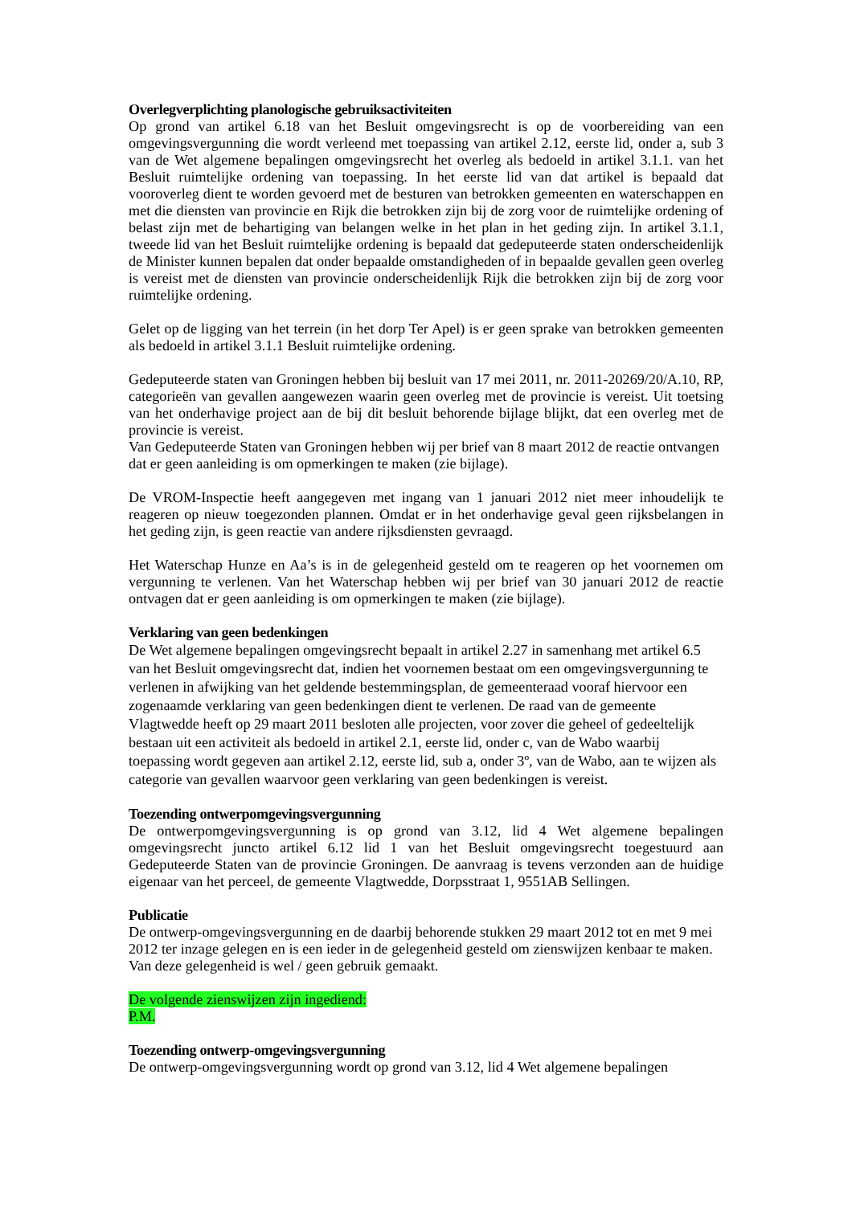Overlegverplichting planologische gebruiksactiviteiten
Op grond van artikel 6.18 van het Besluit omgevingsrecht is op de voorbereiding van een omgevingsvergunning die wordt verleend met toepassing van artikel 2.12, eerste lid, onder a, sub 3 van de Wet algemene bepalingen omgevingsrecht het overleg als bedoeld in artikel 3.1.1. van het Besluit ruimtelijke ordening van toepassing. In het eerste lid van dat artikel is bepaald dat vooroverleg dient te worden gevoerd met de besturen van betrokken gemeenten en waterschappen en met die diensten van provincie en Rijk die betrokken zijn bij de zorg voor de ruimtelijke ordening of belast zijn met de behartiging van belangen welke in het plan in het geding zijn. In artikel 3.1.1, tweede lid van het Besluit ruimtelijke ordening is bepaald dat gedeputeerde staten onderscheidenlijk de Minister kunnen bepalen dat onder bepaalde omstandigheden of in bepaalde gevallen geen overleg is vereist met de diensten van provincie onderscheidenlijk Rijk die betrokken zijn bij de zorg voor ruimtelijke ordening.
Gelet op de ligging van het terrein (in het dorp Ter Apel) is er geen sprake van betrokken gemeenten als bedoeld in artikel 3.1.1 Besluit ruimtelijke ordening.
Gedeputeerde staten van Groningen hebben bij besluit van 17 mei 2011, nr. 2011-20269/20/A.10, RP, categorieën van gevallen aangewezen waarin geen overleg met de provincie is vereist. Uit toetsing van het onderhavige project aan de bij dit besluit behorende bijlage blijkt, dat een overleg met de provincie is vereist.
Van Gedeputeerde Staten van Groningen hebben wij per brief van 8 maart 2012 de reactie ontvangen dat er geen aanleiding is om opmerkingen te maken (zie bijlage).
De VROM-Inspectie heeft aangegeven met ingang van 1 januari 2012 niet meer inhoudelijk te reageren op nieuw toegezonden plannen. Omdat er in het onderhavige geval geen rijksbelangen in het geding zijn, is geen reactie van andere rijksdiensten gevraagd.
Het Waterschap Hunze en Aa’s is in de gelegenheid gesteld om te reageren op het voornemen om vergunning te verlenen. Van het Waterschap hebben wij per brief van 30 januari 2012 de reactie ontvagen dat er geen aanleiding is om opmerkingen te maken (zie bijlage).
Verklaring van geen bedenkingen
De Wet algemene bepalingen omgevingsrecht bepaalt in artikel 2.27 in samenhang met artikel 6.5 van het Besluit omgevingsrecht dat, indien het voornemen bestaat om een omgevingsvergunning te verlenen in afwijking van het geldende bestemmingsplan, de gemeenteraad vooraf hiervoor een zogenaamde verklaring van geen bedenkingen dient te verlenen. De raad van de gemeente Vlagtwedde heeft op 29 maart 2011 besloten alle projecten, voor zover die geheel of gedeeltelijk bestaan uit een activiteit als bedoeld in artikel 2.1, eerste lid, onder c, van de Wabo waarbij toepassing wordt gegeven aan artikel 2.12, eerste lid, sub a, onder 3º, van de Wabo, aan te wijzen als categorie van gevallen waarvoor geen verklaring van geen bedenkingen is vereist.
Toezending ontwerpomgevingsvergunning
De ontwerpomgevingsvergunning is op grond van 3.12, lid 4 Wet algemene bepalingen omgevingsrecht juncto artikel 6.12 lid 1 van het Besluit omgevingsrecht toegestuurd aan Gedeputeerde Staten van de provincie Groningen. De aanvraag is tevens verzonden aan de huidige eigenaar van het perceel, de gemeente Vlagtwedde, Dorpsstraat 1, 9551AB Sellingen.
Publicatie
De ontwerp-omgevingsvergunning en de daarbij behorende stukken 29 maart 2012 tot en met 9 mei 2012 ter inzage gelegen en is een ieder in de gelegenheid gesteld om zienswijzen kenbaar te maken. Van deze gelegenheid is wel / geen gebruik gemaakt.
De volgende zienswijzen zijn ingediend:
P.M.
Toezending ontwerp-omgevingsvergunning
De ontwerp-omgevingsvergunning wordt op grond van 3.12, lid 4 Wet algemene bepalingen